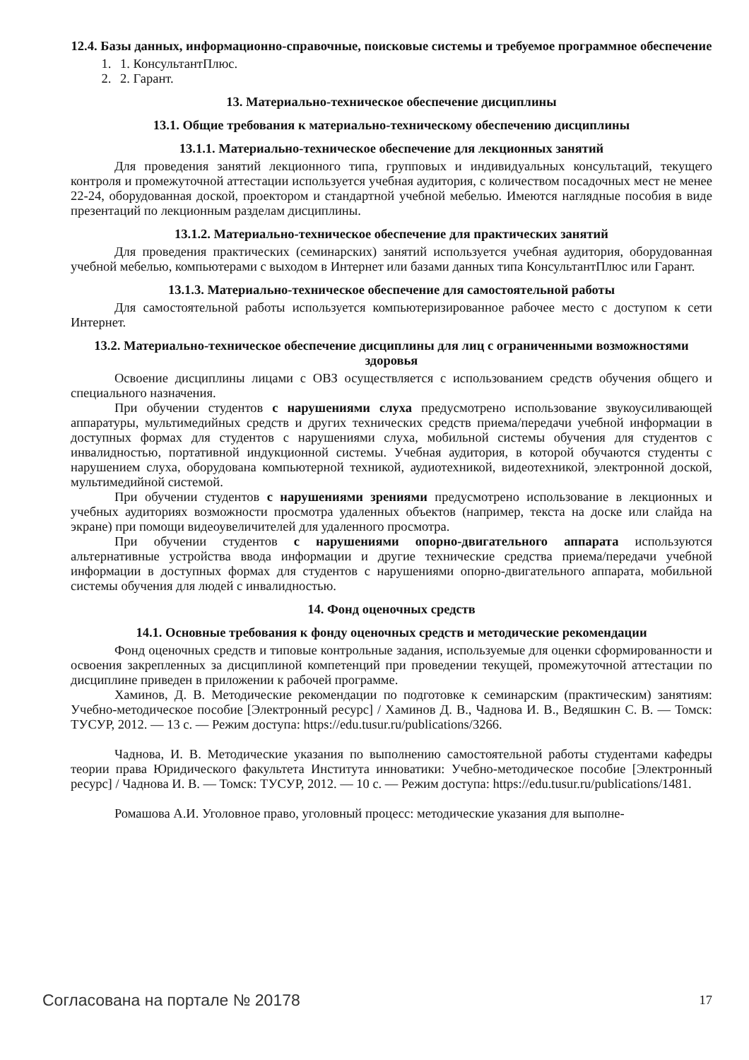12.4. Базы данных, информационно-справочные, поисковые системы и требуемое программное обеспечение
1. 1. КонсультантПлюс.
2. 2. Гарант.
13. Материально-техническое обеспечение дисциплины
13.1. Общие требования к материально-техническому обеспечению дисциплины
13.1.1. Материально-техническое обеспечение для лекционных занятий
Для проведения занятий лекционного типа, групповых и индивидуальных консультаций, текущего контроля и промежуточной аттестации используется учебная аудитория, с количеством посадочных мест не менее 22-24, оборудованная доской, проектором и стандартной учебной мебелью. Имеются наглядные пособия в виде презентаций по лекционным разделам дисциплины.
13.1.2. Материально-техническое обеспечение для практических занятий
Для проведения практических (семинарских) занятий используется учебная аудитория, оборудованная учебной мебелью, компьютерами с выходом в Интернет или базами данных типа КонсультантПлюс или Гарант.
13.1.3. Материально-техническое обеспечение для самостоятельной работы
Для самостоятельной работы используется компьютеризированное рабочее место с доступом к сети Интернет.
13.2. Материально-техническое обеспечение дисциплины для лиц с ограниченными возможностями здоровья
Освоение дисциплины лицами с ОВЗ осуществляется с использованием средств обучения общего и специального назначения.
При обучении студентов с нарушениями слуха предусмотрено использование звукоусиливающей аппаратуры, мультимедийных средств и других технических средств приема/передачи учебной информации в доступных формах для студентов с нарушениями слуха, мобильной системы обучения для студентов с инвалидностью, портативной индукционной системы. Учебная аудитория, в которой обучаются студенты с нарушением слуха, оборудована компьютерной техникой, аудиотехникой, видеотехникой, электронной доской, мультимедийной системой.
При обучении студентов с нарушениями зрениями предусмотрено использование в лекционных и учебных аудиториях возможности просмотра удаленных объектов (например, текста на доске или слайда на экране) при помощи видеоувеличителей для удаленного просмотра.
При обучении студентов с нарушениями опорно-двигательного аппарата используются альтернативные устройства ввода информации и другие технические средства приема/передачи учебной информации в доступных формах для студентов с нарушениями опорно-двигательного аппарата, мобильной системы обучения для людей с инвалидностью.
14. Фонд оценочных средств
14.1. Основные требования к фонду оценочных средств и методические рекомендации
Фонд оценочных средств и типовые контрольные задания, используемые для оценки сформированности и освоения закрепленных за дисциплиной компетенций при проведении текущей, промежуточной аттестации по дисциплине приведен в приложении к рабочей программе.
Хаминов, Д. В. Методические рекомендации по подготовке к семинарским (практическим) занятиям: Учебно-методическое пособие [Электронный ресурс] / Хаминов Д. В., Чаднова И. В., Ведяшкин С. В. — Томск: ТУСУР, 2012. — 13 с. — Режим доступа: https://edu.tusur.ru/publications/3266.
Чаднова, И. В. Методические указания по выполнению самостоятельной работы студентами кафедры теории права Юридического факультета Института инноватики: Учебно-методическое пособие [Электронный ресурс] / Чаднова И. В. — Томск: ТУСУР, 2012. — 10 с. — Режим доступа: https://edu.tusur.ru/publications/1481.
Ромашова А.И. Уголовное право, уголовный процесс: методические указания для выполне-
Согласована на портале № 20178 17